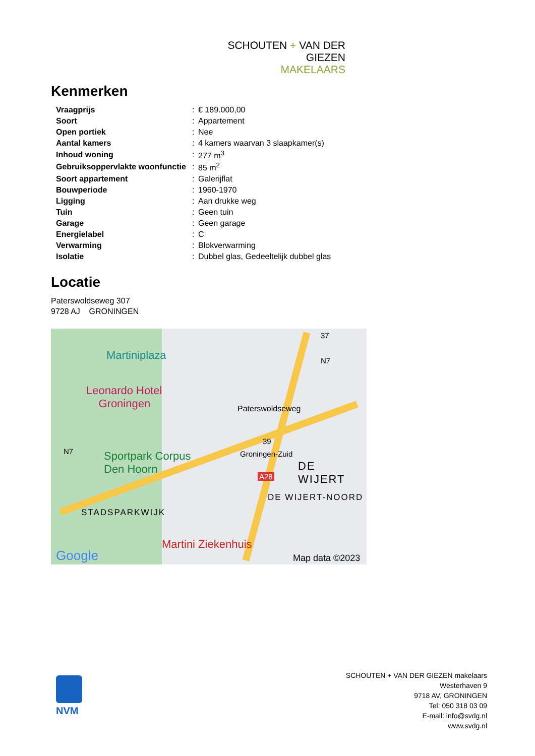SCHOUTEN + VAN DER GIEZEN
MAKELAARS
Kenmerken
| Vraagprijs | : | € 189.000,00 |
| Soort | : | Appartement |
| Open portiek | : | Nee |
| Aantal kamers | : | 4 kamers waarvan 3 slaapkamer(s) |
| Inhoud woning | : | 277 m<sup>3</sup> |
| Gebruiksoppervlakte woonfunctie | : | 85 m<sup>2</sup> |
| Soort appartement | : | Galerijflat |
| Bouwperiode | : | 1960-1970 |
| Ligging | : | Aan drukke weg |
| Tuin | : | Geen tuin |
| Garage | : | Geen garage |
| Energielabel | : | C |
| Verwarming | : | Blokverwarming |
| Isolatie | : | Dubbel glas, Gedeeltelijk dubbel glas |
Locatie
Paterswoldseweg 307
9728 AJ GRONINGEN
Martiniplaza
Leonardo Hotel
Groningen
Sportpark Corpus
Den Hoorn
Paterswoldseweg
N7
37
N7
39
Groningen-Zuid
A28
DE WIJERT
DE WIJERT-NOORD
STADSPARKWIJK
Martini Ziekenhuis
Google Map data ©2023
NVM
SCHOUTEN + VAN DER GIEZEN makelaars
Westerhaven 9
9718 AV, GRONINGEN
Tel: 050 318 03 09
E-mail: info@svdg.nl
www.svdg.nl